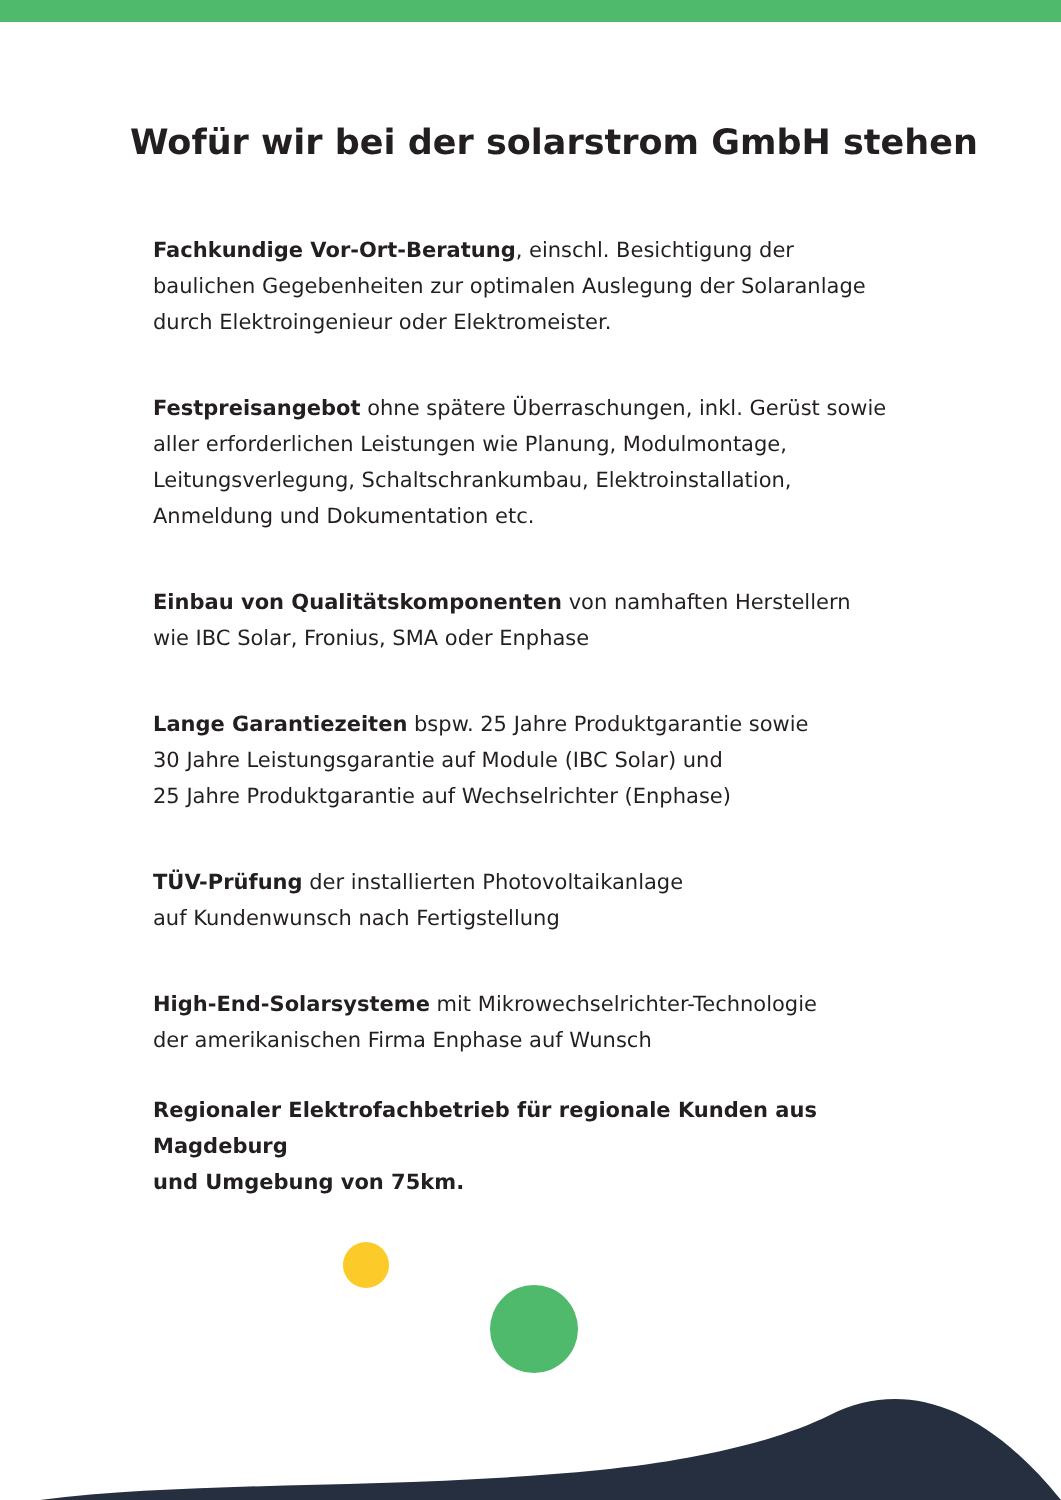Wofür wir bei der solarstrom GmbH stehen
Fachkundige Vor-Ort-Beratung, einschl. Besichtigung der
baulichen Gegebenheiten zur optimalen Auslegung der Solaranlage
durch Elektroingenieur oder Elektromeister.
Festpreisangebot ohne spätere Überraschungen, inkl. Gerüst sowie
aller erforderlichen Leistungen wie Planung, Modulmontage,
Leitungsverlegung, Schaltschrankumbau, Elektroinstallation,
Anmeldung und Dokumentation etc.
Einbau von Qualitätskomponenten von namhaften Herstellern
wie IBC Solar, Fronius, SMA oder Enphase
Lange Garantiezeiten bspw. 25 Jahre Produktgarantie sowie
30 Jahre Leistungsgarantie auf Module (IBC Solar) und
25 Jahre Produktgarantie auf Wechselrichter (Enphase)
TÜV-Prüfung der installierten Photovoltaikanlage
auf Kundenwunsch nach Fertigstellung
High-End-Solarsysteme mit Mikrowechselrichter-Technologie
der amerikanischen Firma Enphase auf Wunsch
Regionaler Elektrofachbetrieb für regionale Kunden aus Magdeburg
und Umgebung von 75km.